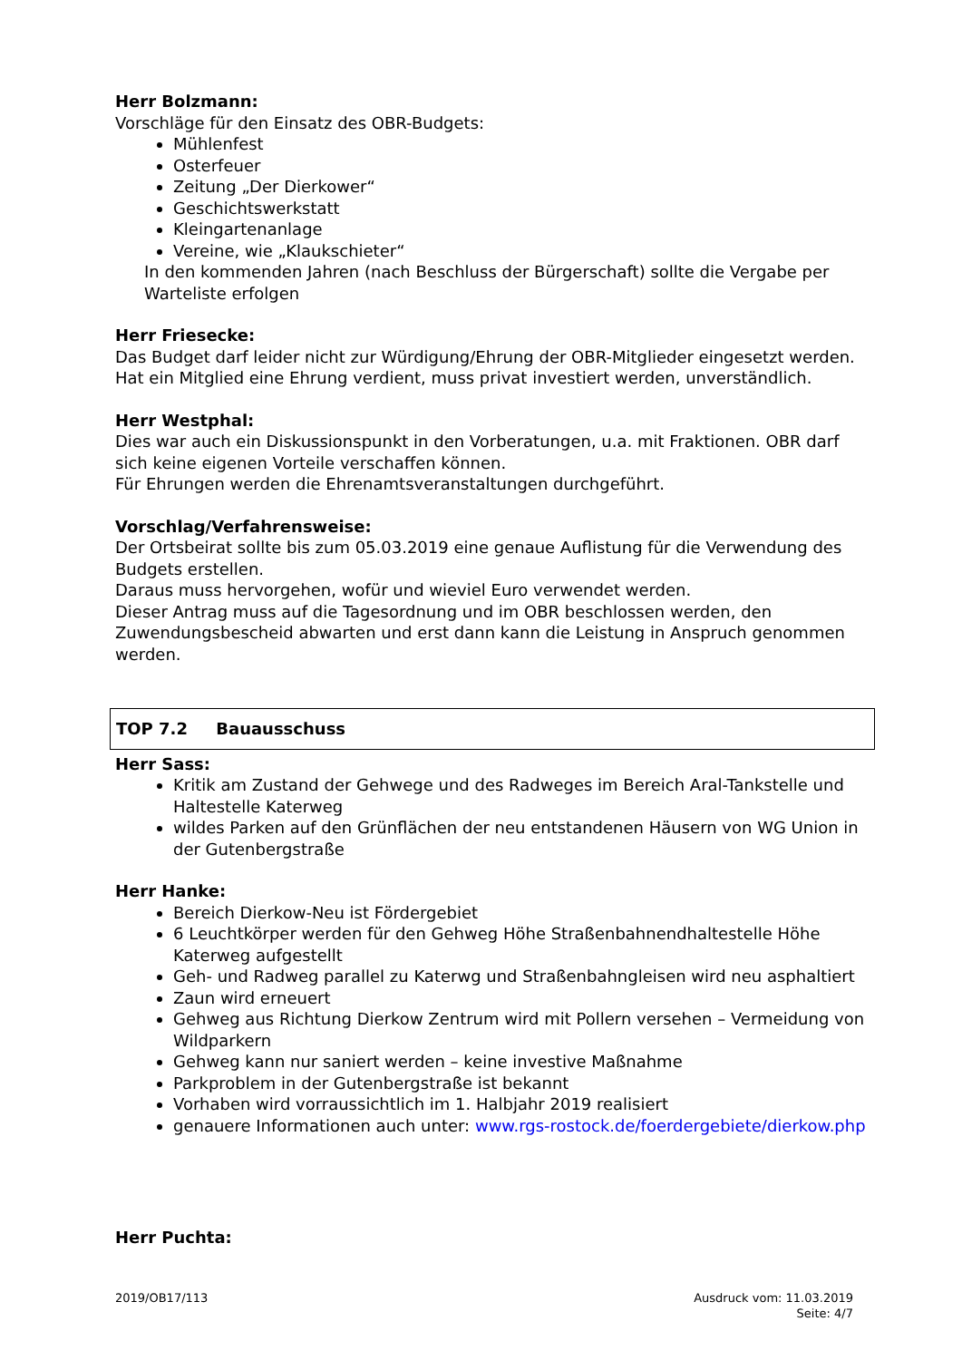Herr Bolzmann:
Vorschläge für den Einsatz des OBR-Budgets:
Mühlenfest
Osterfeuer
Zeitung „Der Dierkower“
Geschichtswerkstatt
Kleingartenanlage
Vereine, wie „Klaukschieter“
In den kommenden Jahren (nach Beschluss der Bürgerschaft) sollte die Vergabe per Warteliste erfolgen
Herr Friesecke:
Das Budget darf leider nicht zur Würdigung/Ehrung der OBR-Mitglieder eingesetzt werden. Hat ein Mitglied eine Ehrung verdient, muss privat investiert werden, unverständlich.
Herr Westphal:
Dies war auch ein Diskussionspunkt in den Vorberatungen, u.a. mit Fraktionen. OBR darf sich keine eigenen Vorteile verschaffen können.
Für Ehrungen werden die Ehrenamtsveranstaltungen durchgeführt.
Vorschlag/Verfahrensweise:
Der Ortsbeirat sollte bis zum 05.03.2019 eine genaue Auflistung für die Verwendung des Budgets erstellen.
Daraus muss hervorgehen, wofür und wieviel Euro verwendet werden.
Dieser Antrag muss auf die Tagesordnung und im OBR beschlossen werden, den Zuwendungsbescheid abwarten und erst dann kann die Leistung in Anspruch genommen werden.
TOP 7.2 Bauausschuss
Herr Sass:
Kritik am Zustand der Gehwege und des Radweges im Bereich Aral-Tankstelle und Haltestelle Katerweg
wildes Parken auf den Grünflächen der neu entstandenen Häusern von WG Union in der Gutenbergstraße
Herr Hanke:
Bereich Dierkow-Neu ist Fördergebiet
6 Leuchtkörper werden für den Gehweg Höhe Straßenbahnendhaltestelle Höhe Katerweg aufgestellt
Geh- und Radweg parallel zu Katerwg und Straßenbahngleisen wird neu asphaltiert
Zaun wird erneuert
Gehweg aus Richtung Dierkow Zentrum wird mit Pollern versehen – Vermeidung von Wildparkern
Gehweg kann nur saniert werden – keine investive Maßnahme
Parkproblem in der Gutenbergstraße ist bekannt
Vorhaben wird vorraussichtlich im 1. Halbjahr 2019 realisiert
genauere Informationen auch unter: www.rgs-rostock.de/foerdergebiete/dierkow.php
Herr Puchta:
2019/OB17/113 Ausdruck vom: 11.03.2019
Seite: 4/7